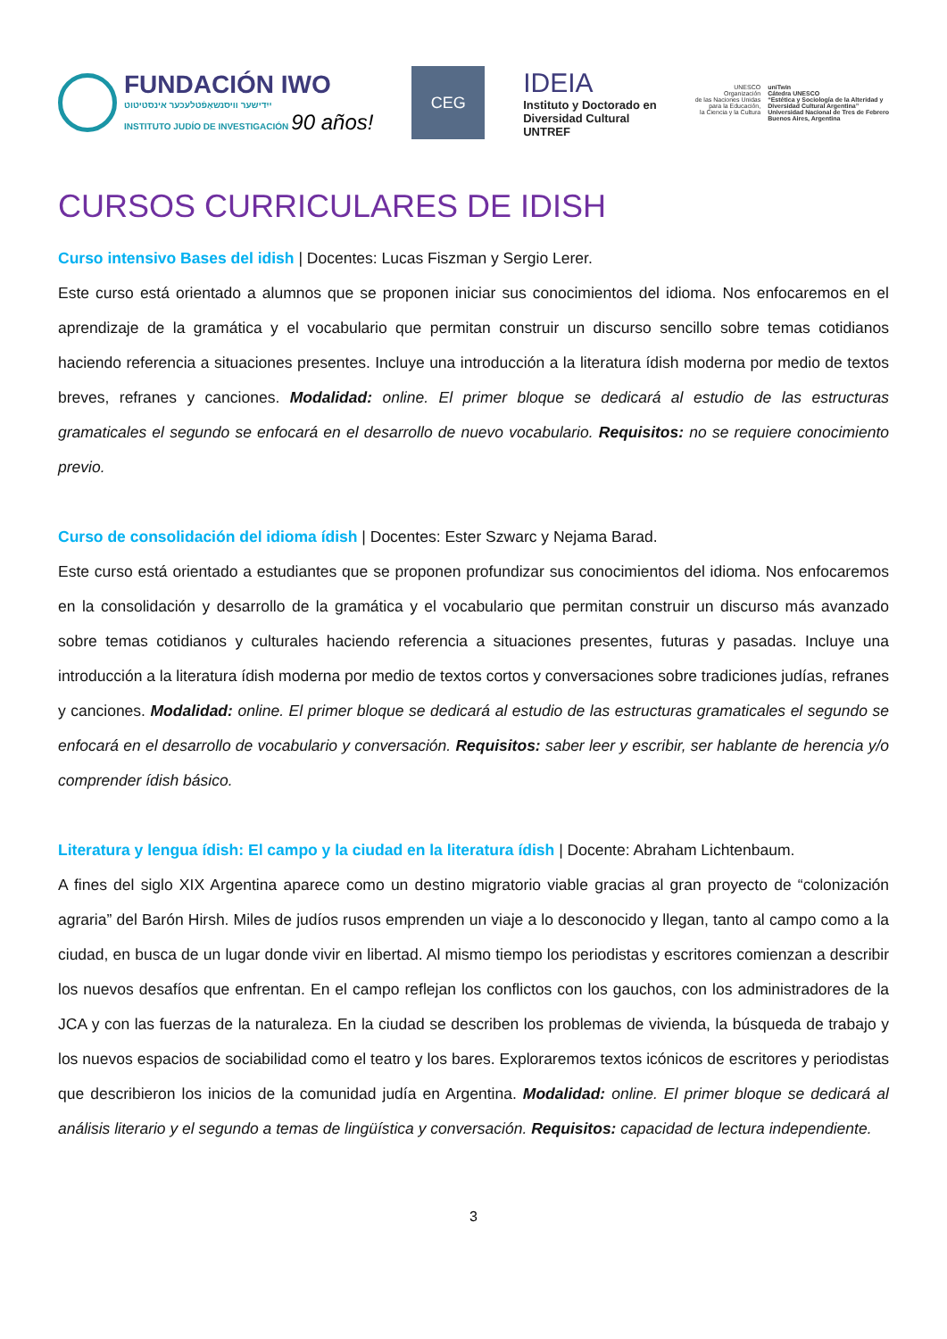FUNDACIÓN IWO
ייִדישער וויסנשאַפֿטלעכער אינסטיטוט
INSTITUTO JUDÍO DE INVESTIGACIÓN 90 años!
CEG
IDEIA
Instituto y Doctorado en
Diversidad Cultural
UNTREF
UNESCO
Organización
de las Naciones Unidas
para la Educación,
la Ciencia y la Cultura
uniTwin
Cátedra UNESCO
“Estética y Sociología de la Alteridad y
Diversidad Cultural Argentina”
Universidad Nacional de Tres de Febrero
Buenos Aires, Argentina
CURSOS CURRICULARES DE IDISH
Curso intensivo Bases del idish | Docentes: Lucas Fiszman y Sergio Lerer.
Este curso está orientado a alumnos que se proponen iniciar sus conocimientos del idioma. Nos enfocaremos en el aprendizaje de la gramática y el vocabulario que permitan construir un discurso sencillo sobre temas cotidianos haciendo referencia a situaciones presentes. Incluye una introducción a la literatura ídish moderna por medio de textos breves, refranes y canciones. Modalidad: online. El primer bloque se dedicará al estudio de las estructuras gramaticales el segundo se enfocará en el desarrollo de nuevo vocabulario. Requisitos: no se requiere conocimiento previo.
Curso de consolidación del idioma ídish | Docentes: Ester Szwarc y Nejama Barad.
Este curso está orientado a estudiantes que se proponen profundizar sus conocimientos del idioma. Nos enfocaremos en la consolidación y desarrollo de la gramática y el vocabulario que permitan construir un discurso más avanzado sobre temas cotidianos y culturales haciendo referencia a situaciones presentes, futuras y pasadas. Incluye una introducción a la literatura ídish moderna por medio de textos cortos y conversaciones sobre tradiciones judías, refranes y canciones. Modalidad: online. El primer bloque se dedicará al estudio de las estructuras gramaticales el segundo se enfocará en el desarrollo de vocabulario y conversación. Requisitos: saber leer y escribir, ser hablante de herencia y/o comprender ídish básico.
Literatura y lengua ídish: El campo y la ciudad en la literatura ídish | Docente: Abraham Lichtenbaum.
A fines del siglo XIX Argentina aparece como un destino migratorio viable gracias al gran proyecto de “colonización agraria” del Barón Hirsh. Miles de judíos rusos emprenden un viaje a lo desconocido y llegan, tanto al campo como a la ciudad, en busca de un lugar donde vivir en libertad. Al mismo tiempo los periodistas y escritores comienzan a describir los nuevos desafíos que enfrentan. En el campo reflejan los conflictos con los gauchos, con los administradores de la JCA y con las fuerzas de la naturaleza. En la ciudad se describen los problemas de vivienda, la búsqueda de trabajo y los nuevos espacios de sociabilidad como el teatro y los bares. Exploraremos textos icónicos de escritores y periodistas que describieron los inicios de la comunidad judía en Argentina. Modalidad: online. El primer bloque se dedicará al análisis literario y el segundo a temas de lingüística y conversación. Requisitos: capacidad de lectura independiente.
3